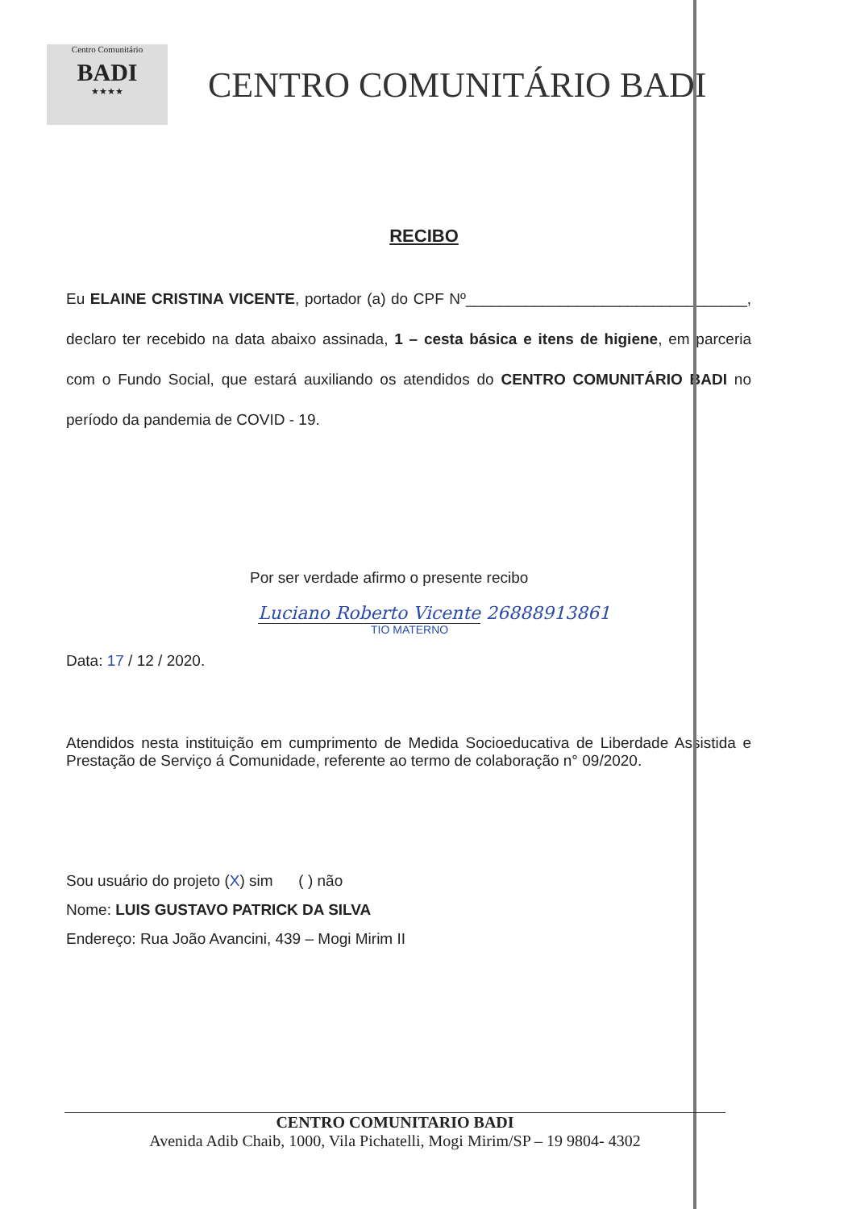Centro Comunitário
BADI
★★★★
CENTRO COMUNITÁRIO BADI
RECIBO
Eu ELAINE CRISTINA VICENTE, portador (a) do CPF Nº_________________________________, declaro ter recebido na data abaixo assinada, 1 – cesta básica e itens de higiene, em parceria com o Fundo Social, que estará auxiliando os atendidos do CENTRO COMUNITÁRIO BADI no período da pandemia de COVID - 19.
Por ser verdade afirmo o presente recibo
Luciano Roberto Vicente 26888913861
TIO MATERNO
Data: 17 / 12 / 2020.
Atendidos nesta instituição em cumprimento de Medida Socioeducativa de Liberdade Assistida e Prestação de Serviço á Comunidade, referente ao termo de colaboração n° 09/2020.
Sou usuário do projeto (X) sim ( ) não
Nome: LUIS GUSTAVO PATRICK DA SILVA
Endereço: Rua João Avancini, 439 – Mogi Mirim II
CENTRO COMUNITARIO BADI
Avenida Adib Chaib, 1000, Vila Pichatelli, Mogi Mirim/SP – 19 9804- 4302